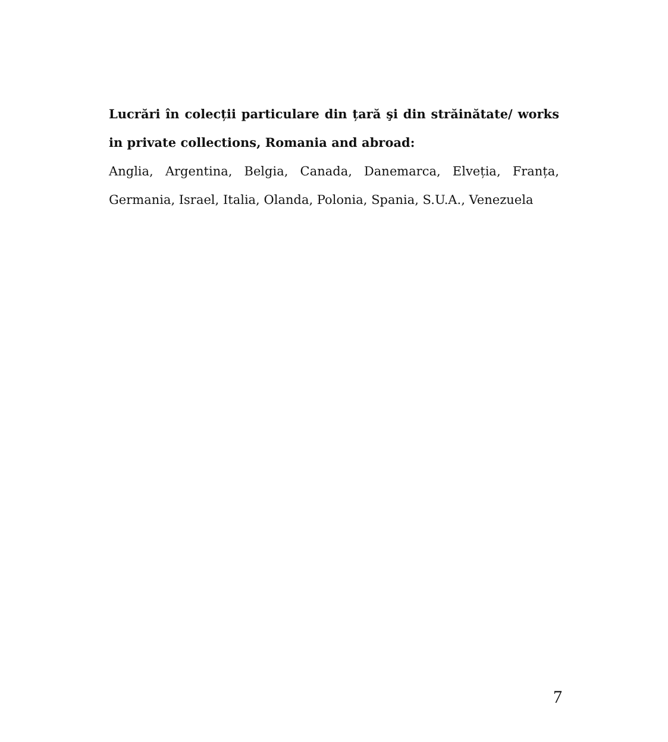Lucrări în colecții particulare din țară şi din străinătate/ works in private collections, Romania and abroad:
Anglia, Argentina, Belgia, Canada, Danemarca, Elveția, Franța, Germania, Israel, Italia, Olanda, Polonia, Spania, S.U.A., Venezuela
7